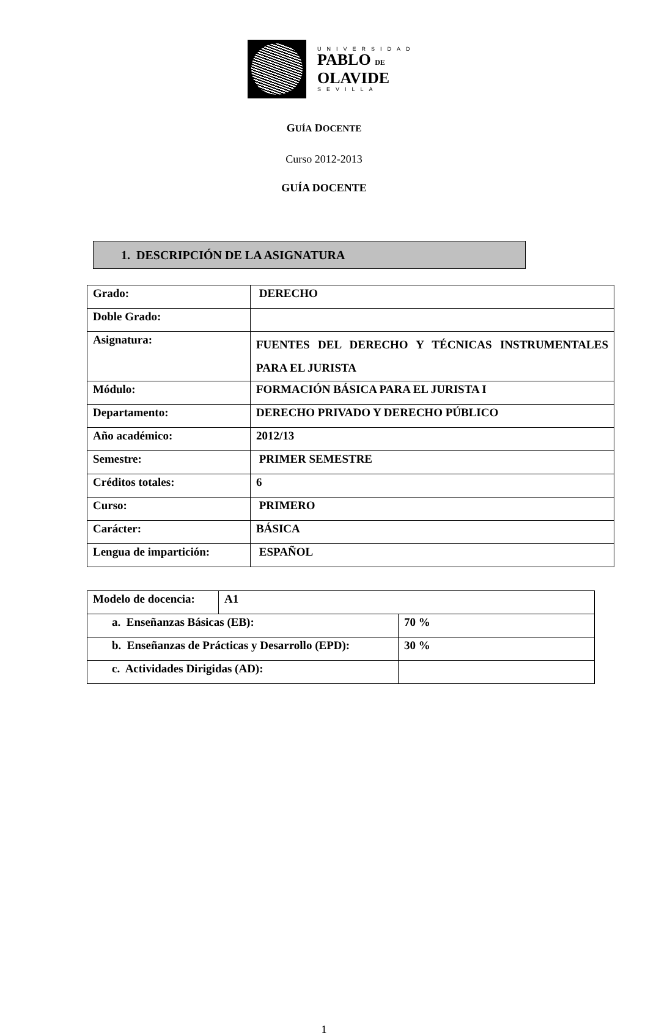UNIVERSIDAD
PABLO DE
OLAVIDE
SEVILLA
GUÍA DOCENTE
Curso 2012-2013
GUÍA DOCENTE
1. DESCRIPCIÓN DE LA ASIGNATURA
| Grado: | DERECHO |
| Doble Grado: | |
| Asignatura: | FUENTES DEL DERECHO Y TÉCNICAS INSTRUMENTALES PARA EL JURISTA |
| Módulo: | FORMACIÓN BÁSICA PARA EL JURISTA I |
| Departamento: | DERECHO PRIVADO Y DERECHO PÚBLICO |
| Año académico: | 2012/13 |
| Semestre: | PRIMER SEMESTRE |
| Créditos totales: | 6 |
| Curso: | PRIMERO |
| Carácter: | BÁSICA |
| Lengua de impartición: | ESPAÑOL |
| Modelo de docencia: | A1 | |
| a. Enseñanzas Básicas (EB): | | 70 % |
| b. Enseñanzas de Prácticas y Desarrollo (EPD): | | 30 % |
| c. Actividades Dirigidas (AD): | | |
1